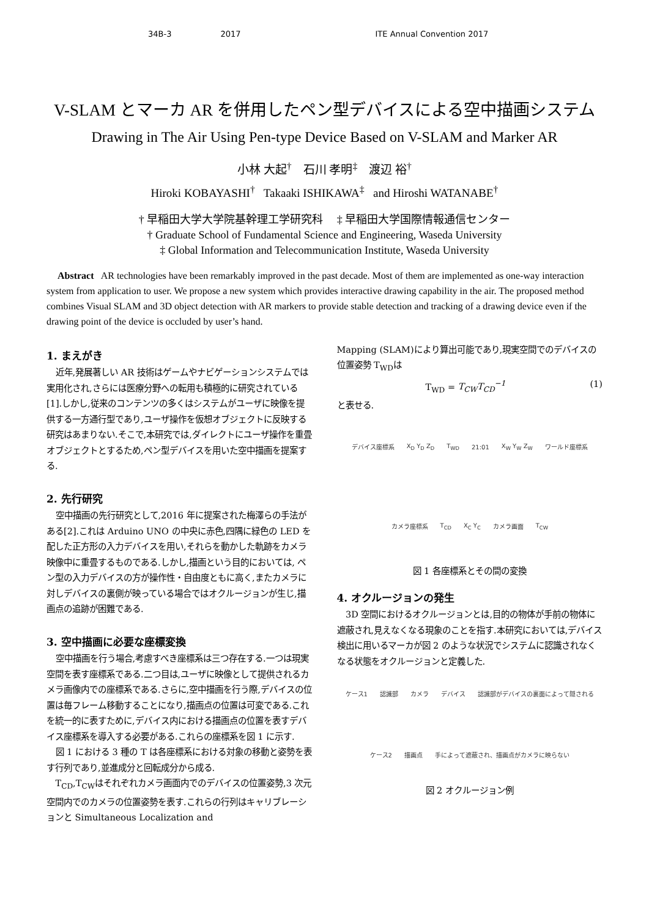34B-3 2017 ITE Annual Convention 2017
V-SLAM とマーカ AR を併用したペン型デバイスによる空中描画システム
Drawing in The Air Using Pen-type Device Based on V-SLAM and Marker AR
小林 大起<sup>†</sup> 石川 孝明<sup>‡</sup> 渡辺 裕<sup>†</sup>
Hiroki KOBAYASHI<sup>†</sup> Takaaki ISHIKAWA<sup>‡</sup> and Hiroshi WATANABE<sup>†</sup>
† 早稲田大学大学院基幹理工学研究科 ‡ 早稲田大学国際情報通信センター
† Graduate School of Fundamental Science and Engineering, Waseda University
‡ Global Information and Telecommunication Institute, Waseda University
Abstract AR technologies have been remarkably improved in the past decade. Most of them are implemented as one-way interaction system from application to user. We propose a new system which provides interactive drawing capability in the air. The proposed method combines Visual SLAM and 3D object detection with AR markers to provide stable detection and tracking of a drawing device even if the drawing point of the device is occluded by user’s hand.
1. まえがき
近年,発展著しい AR 技術はゲームやナビゲーションシステムでは実用化され,さらには医療分野への転用も積極的に研究されている[1].しかし,従来のコンテンツの多くはシステムがユーザに映像を提供する一方通行型であり,ユーザ操作を仮想オブジェクトに反映する研究はあまりない.そこで,本研究では,ダイレクトにユーザ操作を重畳オブジェクトとするため,ペン型デバイスを用いた空中描画を提案する.
2. 先行研究
空中描画の先行研究として,2016 年に提案された梅澤らの手法がある[2].これは Arduino UNO の中央に赤色,四隅に緑色の LED を配した正方形の入力デバイスを用い,それらを動かした軌跡をカメラ映像中に重畳するものである.しかし,描画という目的においては, ペン型の入力デバイスの方が操作性・自由度ともに高く,またカメラに対しデバイスの裏側が映っている場合ではオクルージョンが生じ,描画点の追跡が困難である.
3. 空中描画に必要な座標変換
空中描画を行う場合,考慮すべき座標系は三つ存在する.一つは現実空間を表す座標系である.二つ目は,ユーザに映像として提供されるカメラ画像内での座標系である.さらに,空中描画を行う際,デバイスの位置は毎フレーム移動することになり,描画点の位置は可変である.これを統一的に表すために,デバイス内における描画点の位置を表すデバイス座標系を導入する必要がある.これらの座標系を図 1 に示す.
図 1 における 3 種の T は各座標系における対象の移動と姿勢を表す行列であり,並進成分と回転成分から成る.
T<sub>CD</sub>,T<sub>CW</sub>はそれぞれカメラ画面内でのデバイスの位置姿勢,3 次元空間内でのカメラの位置姿勢を表す.これらの行列はキャリブレーションと Simultaneous Localization and
Mapping (SLAM)により算出可能であり,現実空間でのデバイスの位置姿勢 T<sub>WD</sub>は
T<sub>WD</sub> = T<sub>CW</sub>T<sub>CD</sub><sup>−1</sup> (1)
と表せる.
デバイス座標系 X<sub>D</sub> Y<sub>D</sub> Z<sub>D</sub> T<sub>WD</sub> 21:01 X<sub>W</sub> Y<sub>W</sub> Z<sub>W</sub> ワールド座標系 カメラ座標系 T<sub>CD</sub> X<sub>C</sub> Y<sub>C</sub> カメラ画面 T<sub>CW</sub>
図 1 各座標系とその間の変換
4. オクルージョンの発生
3D 空間におけるオクルージョンとは,目的の物体が手前の物体に遮蔽され,見えなくなる現象のことを指す.本研究においては,デバイス検出に用いるマーカが図 2 のような状況でシステムに認識されなくなる状態をオクルージョンと定義した.
ケース1 認識部 カメラ デバイス 認識部がデバイスの裏面によって隠される ケース2 描画点 手によって遮蔽され、描画点がカメラに映らない
図 2 オクルージョン例